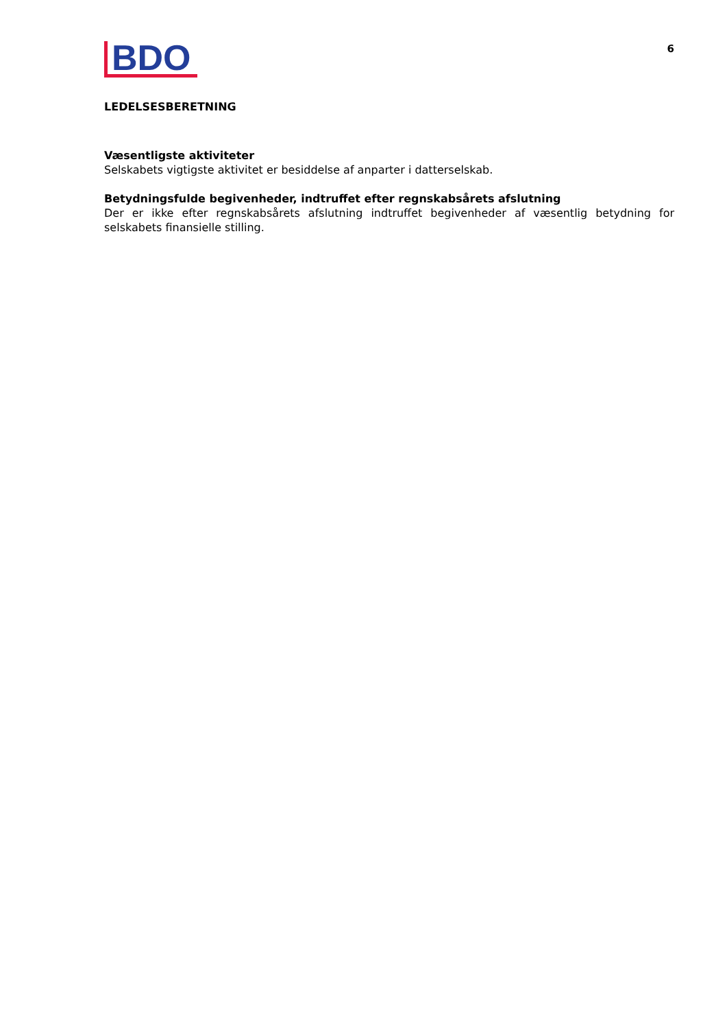BDO
6
LEDELSESBERETNING
Væsentligste aktiviteter
Selskabets vigtigste aktivitet er besiddelse af anparter i datterselskab.
Betydningsfulde begivenheder, indtruffet efter regnskabsårets afslutning
Der er ikke efter regnskabsårets afslutning indtruffet begivenheder af væsentlig betydning for selskabets finansielle stilling.